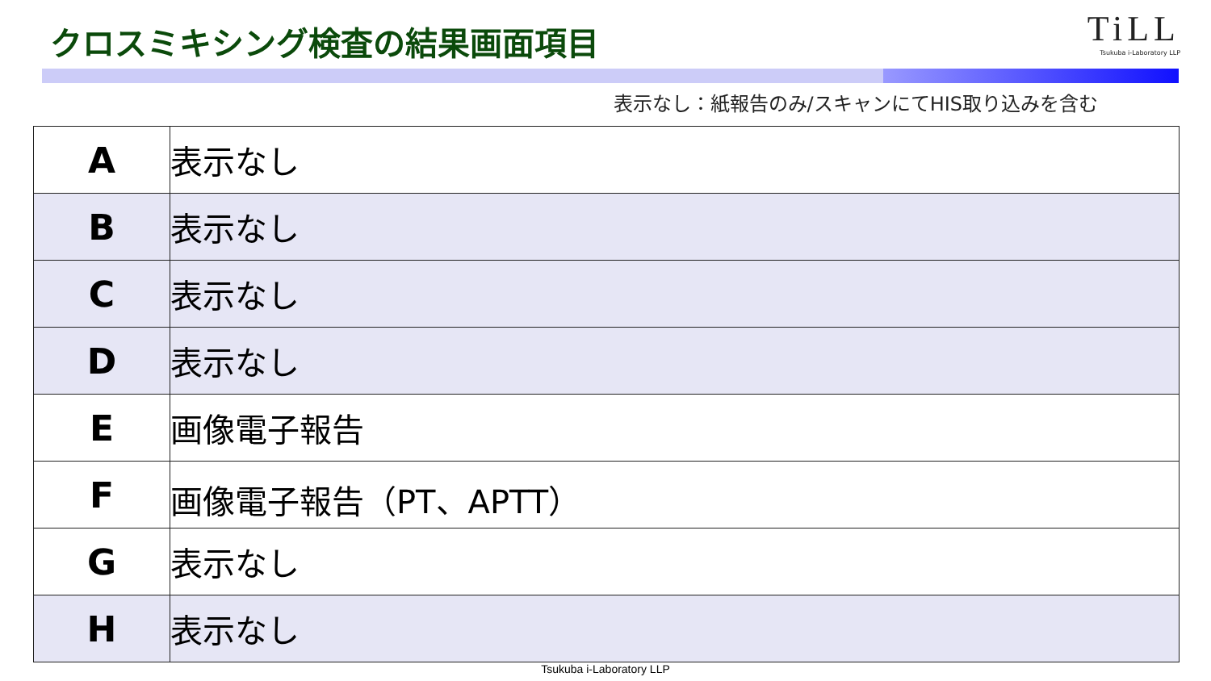クロスミキシング検査の結果画面項目
TiLL
Tsukuba i-Laboratory LLP
表示なし：紙報告のみ/スキャンにてHIS取り込みを含む
| A | 表示なし |
| B | 表示なし |
| C | 表示なし |
| D | 表示なし |
| E | 画像電子報告 |
| F | 画像電子報告（PT、APTT） |
| G | 表示なし |
| H | 表示なし |
Tsukuba i-Laboratory LLP